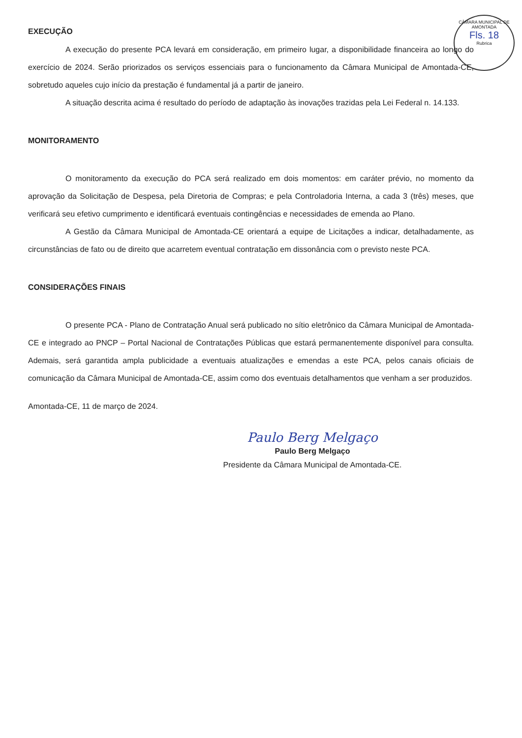CÂMARA MUNICIPAL DE AMONTADA
Fls. 18
Rubrica
EXECUÇÃO
A execução do presente PCA levará em consideração, em primeiro lugar, a disponibilidade financeira ao longo do exercício de 2024. Serão priorizados os serviços essenciais para o funcionamento da Câmara Municipal de Amontada-CE, sobretudo aqueles cujo início da prestação é fundamental já a partir de janeiro.
A situação descrita acima é resultado do período de adaptação às inovações trazidas pela Lei Federal n. 14.133.
MONITORAMENTO
O monitoramento da execução do PCA será realizado em dois momentos: em caráter prévio, no momento da aprovação da Solicitação de Despesa, pela Diretoria de Compras; e pela Controladoria Interna, a cada 3 (três) meses, que verificará seu efetivo cumprimento e identificará eventuais contingências e necessidades de emenda ao Plano.
A Gestão da Câmara Municipal de Amontada-CE orientará a equipe de Licitações a indicar, detalhadamente, as circunstâncias de fato ou de direito que acarretem eventual contratação em dissonância com o previsto neste PCA.
CONSIDERAÇÕES FINAIS
O presente PCA - Plano de Contratação Anual será publicado no sítio eletrônico da Câmara Municipal de Amontada-CE e integrado ao PNCP – Portal Nacional de Contratações Públicas que estará permanentemente disponível para consulta. Ademais, será garantida ampla publicidade a eventuais atualizações e emendas a este PCA, pelos canais oficiais de comunicação da Câmara Municipal de Amontada-CE, assim como dos eventuais detalhamentos que venham a ser produzidos.
Amontada-CE, 11 de março de 2024.
Paulo Berg Melgaço
Paulo Berg Melgaço
Presidente da Câmara Municipal de Amontada-CE.